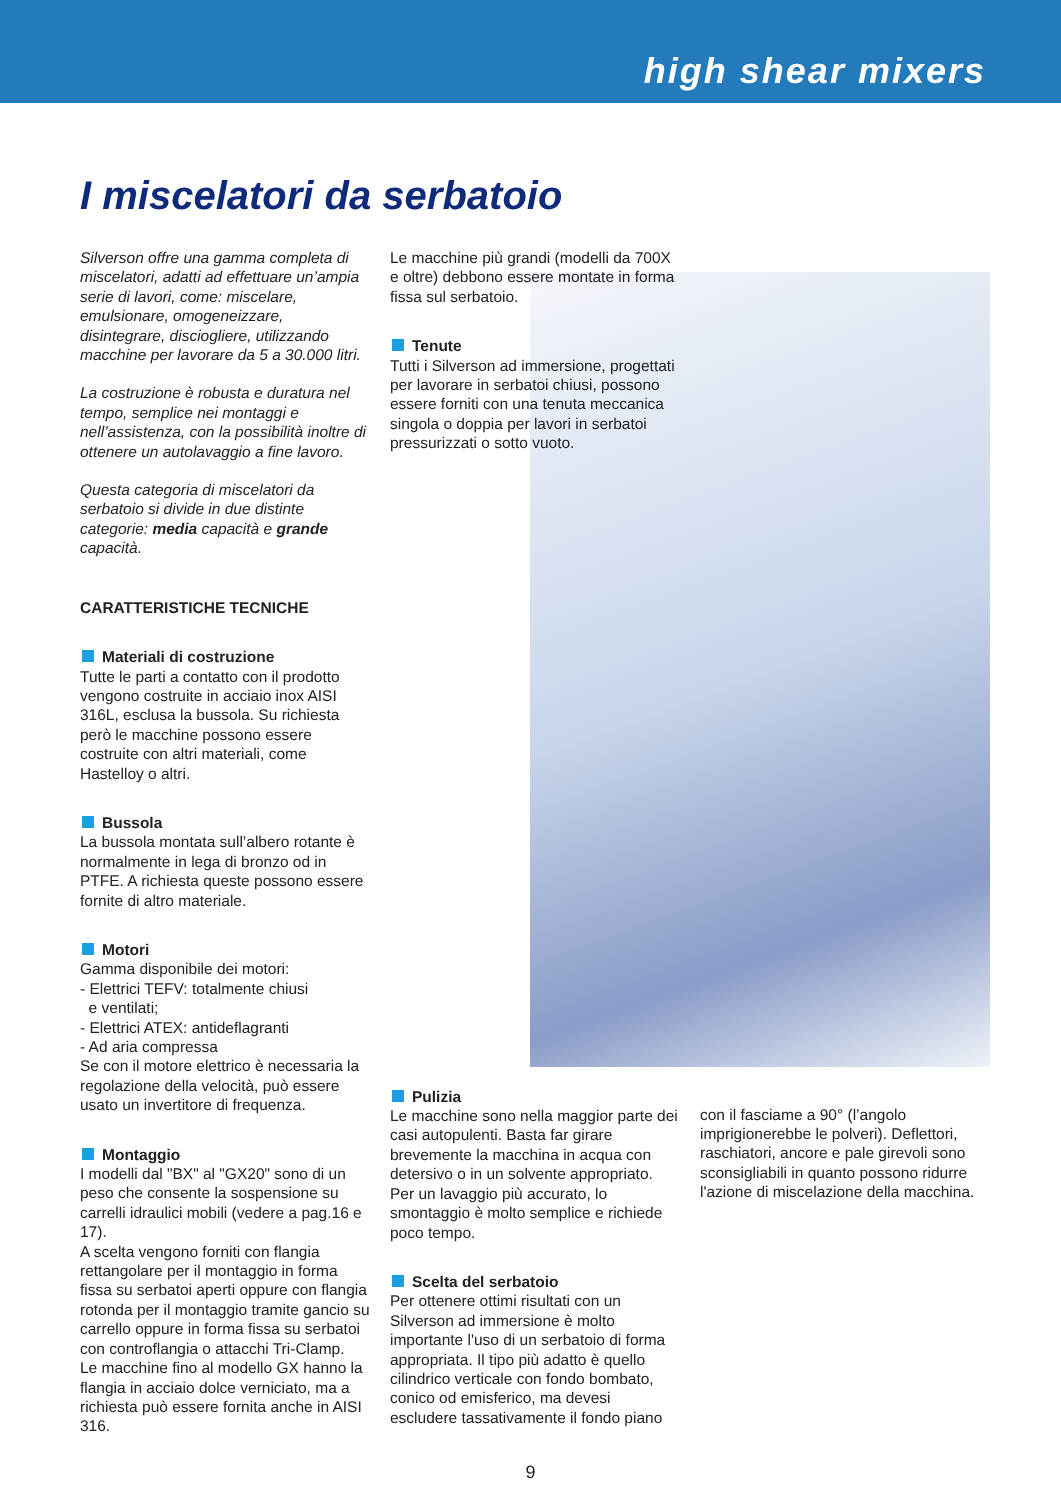high shear mixers
I miscelatori da serbatoio
Silverson offre una gamma completa di miscelatori, adatti ad effettuare un’ampia serie di lavori, come: miscelare, emulsionare, omogeneizzare, disintegrare, disciogliere, utilizzando macchine per lavorare da 5 a 30.000 litri.
La costruzione è robusta e duratura nel tempo, semplice nei montaggi e nell’assistenza, con la possibilità inoltre di ottenere un autolavaggio a fine lavoro.
Questa categoria di miscelatori da serbatoio si divide in due distinte categorie: media capacità e grande capacità.
CARATTERISTICHE TECNICHE
Materiali di costruzione
Tutte le parti a contatto con il prodotto vengono costruite in acciaio inox AISI 316L, esclusa la bussola. Su richiesta però le macchine possono essere costruite con altri materiali, come Hastelloy o altri.
Bussola
La bussola montata sull’albero rotante è normalmente in lega di bronzo od in PTFE. A richiesta queste possono essere fornite di altro materiale.
Motori
Gamma disponibile dei motori:
- Elettrici TEFV: totalmente chiusi
e ventilati;
- Elettrici ATEX: antideflagranti
- Ad aria compressa
Se con il motore elettrico è necessaria la regolazione della velocità, può essere usato un invertitore di frequenza.
Montaggio
I modelli dal "BX" al "GX20" sono di un peso che consente la sospensione su carrelli idraulici mobili (vedere a pag.16 e 17).
A scelta vengono forniti con flangia rettangolare per il montaggio in forma fissa su serbatoi aperti oppure con flangia rotonda per il montaggio tramite gancio su carrello oppure in forma fissa su serbatoi con controflangia o attacchi Tri-Clamp.
Le macchine fino al modello GX hanno la flangia in acciaio dolce verniciato, ma a richiesta può essere fornita anche in AISI 316.
Le macchine più grandi (modelli da 700X e oltre) debbono essere montate in forma fissa sul serbatoio.
Tenute
Tutti i Silverson ad immersione, progettati per lavorare in serbatoi chiusi, possono essere forniti con una tenuta meccanica singola o doppia per lavori in serbatoi pressurizzati o sotto vuoto.
Pulizia
Le macchine sono nella maggior parte dei casi autopulenti. Basta far girare brevemente la macchina in acqua con detersivo o in un solvente appropriato. Per un lavaggio più accurato, lo smontaggio è molto semplice e richiede poco tempo.
Scelta del serbatoio
Per ottenere ottimi risultati con un Silverson ad immersione è molto importante l'uso di un serbatoio di forma appropriata. Il tipo più adatto è quello cilindrico verticale con fondo bombato, conico od emisferico, ma devesi escludere tassativamente il fondo piano
con il fasciame a 90° (l’angolo imprigionerebbe le polveri). Deflettori, raschiatori, ancore e pale girevoli sono sconsigliabili in quanto possono ridurre l'azione di miscelazione della macchina.
9